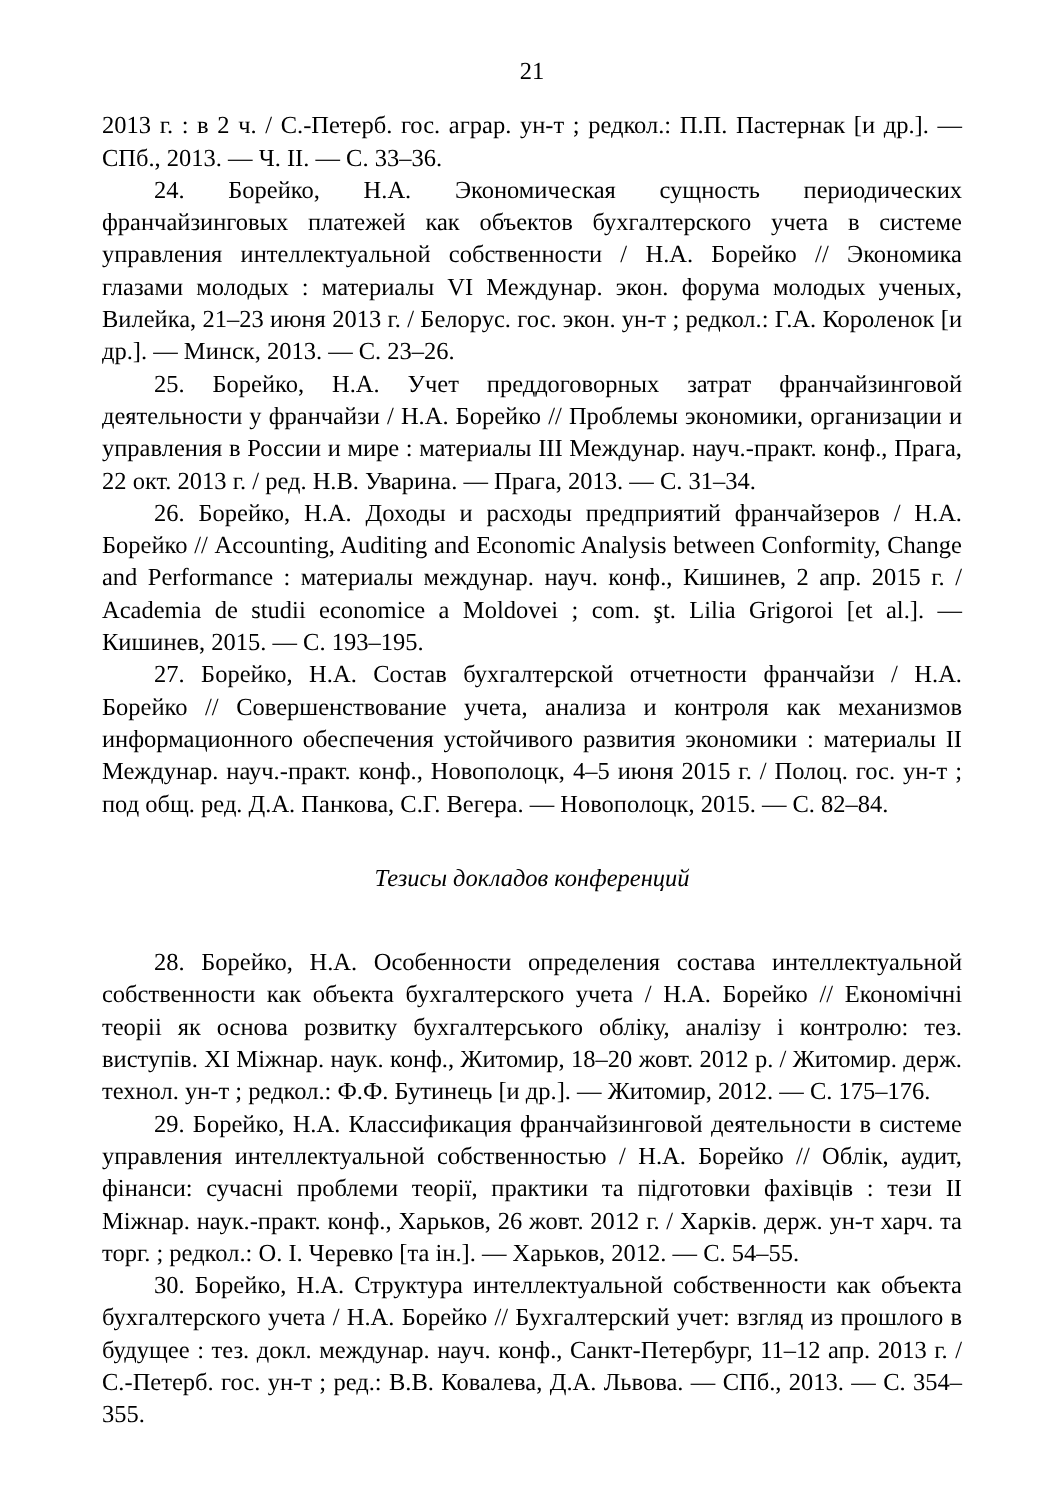21
2013 г. : в 2 ч. / С.-Петерб. гос. аграр. ун-т ; редкол.: П.П. Пастернак [и др.]. — СПб., 2013. — Ч. II. — С. 33–36.
24. Борейко, Н.А. Экономическая сущность периодических франчайзинговых платежей как объектов бухгалтерского учета в системе управления интеллектуальной собственности / Н.А. Борейко // Экономика глазами молодых : материалы VI Междунар. экон. форума молодых ученых, Вилейка, 21–23 июня 2013 г. / Белорус. гос. экон. ун-т ; редкол.: Г.А. Короленок [и др.]. — Минск, 2013. — С. 23–26.
25. Борейко, Н.А. Учет преддоговорных затрат франчайзинговой деятельности у франчайзи / Н.А. Борейко // Проблемы экономики, организации и управления в России и мире : материалы III Междунар. науч.-практ. конф., Прага, 22 окт. 2013 г. / ред. Н.В. Уварина. — Прага, 2013. — С. 31–34.
26. Борейко, Н.А. Доходы и расходы предприятий франчайзеров / Н.А. Борейко // Accounting, Auditing and Economic Analysis between Conformity, Change and Performance : материалы междунар. науч. конф., Кишинев, 2 апр. 2015 г. / Academia de studii economice a Moldovei ; com. şt. Lilia Grigoroi [et al.]. — Кишинев, 2015. — С. 193–195.
27. Борейко, Н.А. Состав бухгалтерской отчетности франчайзи / Н.А. Борейко // Совершенствование учета, анализа и контроля как механизмов информационного обеспечения устойчивого развития экономики : материалы II Междунар. науч.-практ. конф., Новополоцк, 4–5 июня 2015 г. / Полоц. гос. ун-т ; под общ. ред. Д.А. Панкова, С.Г. Вегера. — Новополоцк, 2015. — С. 82–84.
Тезисы докладов конференций
28. Борейко, Н.А. Особенности определения состава интеллектуальной собственности как объекта бухгалтерского учета / Н.А. Борейко // Економічні теоріі як основа розвитку бухгалтерського обліку, аналізу і контролю: тез. виступів. XI Міжнар. наук. конф., Житомир, 18–20 жовт. 2012 р. / Житомир. держ. технол. ун-т ; редкол.: Ф.Ф. Бутинець [и др.]. — Житомир, 2012. — С. 175–176.
29. Борейко, Н.А. Классификация франчайзинговой деятельности в системе управления интеллектуальной собственностью / Н.А. Борейко // Облік, аудит, фінанси: сучасні проблеми теорії, практики та підготовки фахівців : тези II Міжнар. наук.-практ. конф., Харьков, 26 жовт. 2012 г. / Харків. держ. ун-т харч. та торг. ; редкол.: О. І. Черевко [та ін.]. — Харьков, 2012. — С. 54–55.
30. Борейко, Н.А. Структура интеллектуальной собственности как объекта бухгалтерского учета / Н.А. Борейко // Бухгалтерский учет: взгляд из прошлого в будущее : тез. докл. междунар. науч. конф., Санкт-Петербург, 11–12 апр. 2013 г. / С.-Петерб. гос. ун-т ; ред.: В.В. Ковалева, Д.А. Львова. — СПб., 2013. — С. 354–355.